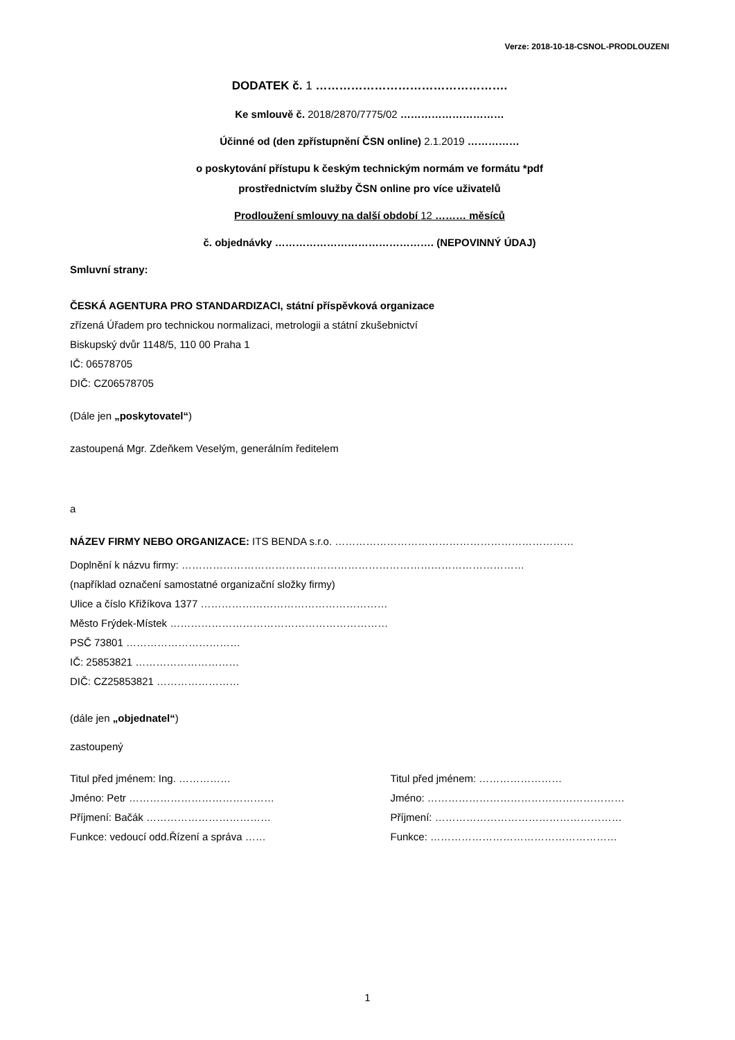Verze: 2018-10-18-CSNOL-PRODLOUZENI
DODATEK č. 1 ………………………………………….
Ke smlouvě č. 2018/2870/7775/02 …………………………
Účinné od (den zpřístupnění ČSN online) 2.1.2019 ……………
o poskytování přístupu k českým technickým normám ve formátu *pdf
prostřednictvím služby ČSN online pro více uživatelů
Prodloužení smlouvy na další období 12 ……… měsíců
č. objednávky ………………………………………. (NEPOVINNÝ ÚDAJ)
Smluvní strany:
ČESKÁ AGENTURA PRO STANDARDIZACI, státní příspěvková organizace
zřízená Úřadem pro technickou normalizaci, metrologii a státní zkušebnictví
Biskupský dvůr 1148/5, 110 00 Praha 1
IČ: 06578705
DIČ: CZ06578705
(Dále jen „poskytovatel“)
zastoupená Mgr. Zdeňkem Veselým, generálním ředitelem
a
NÁZEV FIRMY NEBO ORGANIZACE: ITS BENDA s.r.o. ……………………………………………………………
Doplnění k názvu firmy: ………………………………………………………………………………………
(například označení samostatné organizační složky firmy)
Ulice a číslo Křižíkova 1377 ………………………………………………
Město Frýdek-Místek ………………………………………………………
PSČ 73801 ……………………………
IČ: 25853821 …………………………
DIČ: CZ25853821 ……………………
(dále jen „objednatel“)
zastoupený
Titul před jménem: Ing. ……………
Jméno: Petr ……………………………………
Příjmení: Bačák ………………………………
Funkce: vedoucí odd.Řízení a správa ……
Titul před jménem: ……………………
Jméno: …………………………………………………
Příjmení: ………………………………………………
Funkce: ………………………………………………
1